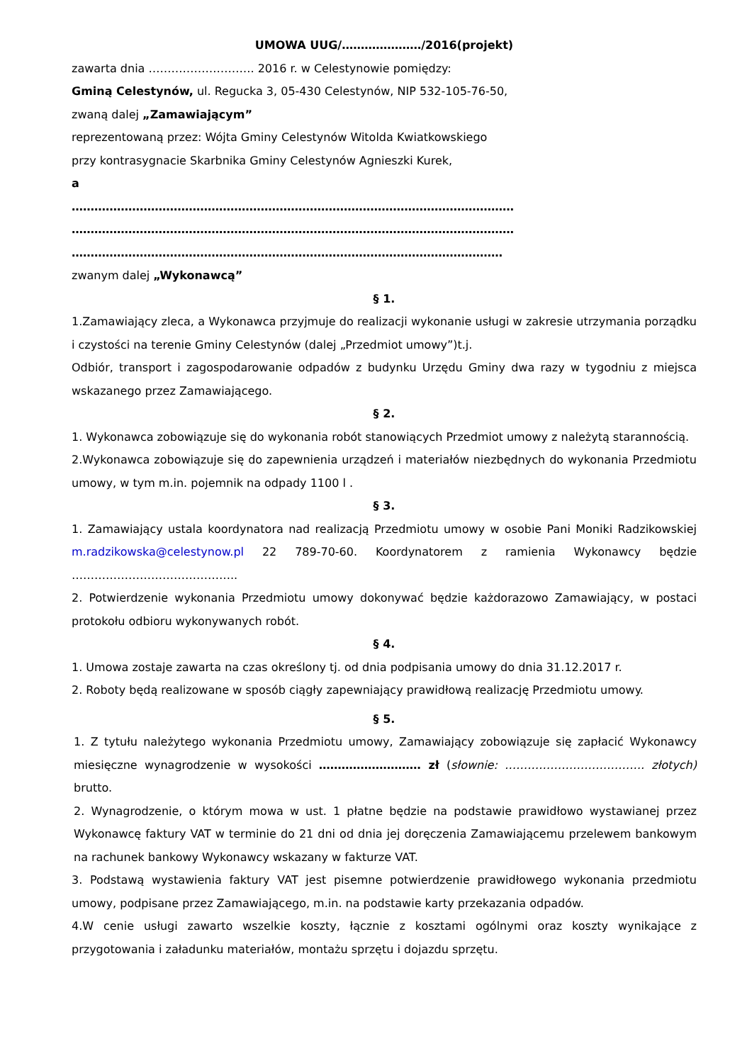UMOWA UUG/…………………/2016(projekt)
zawarta dnia ………………………. 2016 r. w Celestynowie pomiędzy:
Gminą Celestynów, ul. Regucka 3, 05-430 Celestynów, NIP 532-105-76-50,
zwaną dalej „Zamawiającym”
reprezentowaną przez: Wójta Gminy Celestynów Witolda Kwiatkowskiego
przy kontrasygnacie Skarbnika Gminy Celestynów Agnieszki Kurek,
a
………………………………………………………………………………………………………
………………………………………………………………………………………………………
……………………………………………………………………………………………………
zwanym dalej „Wykonawcą”
§ 1.
1.Zamawiający zleca, a Wykonawca przyjmuje do realizacji wykonanie usługi w zakresie utrzymania porządku i czystości na terenie Gminy Celestynów (dalej „Przedmiot umowy”)t.j.
Odbiór, transport i zagospodarowanie odpadów z budynku Urzędu Gminy dwa razy w tygodniu z miejsca wskazanego przez Zamawiającego.
§ 2.
1. Wykonawca zobowiązuje się do wykonania robót stanowiących Przedmiot umowy z należytą starannością.
2.Wykonawca zobowiązuje się do zapewnienia urządzeń i materiałów niezbędnych do wykonania Przedmiotu umowy, w tym m.in. pojemnik na odpady 1100 l .
§ 3.
1. Zamawiający ustala koordynatora nad realizacją Przedmiotu umowy w osobie Pani Moniki Radzikowskiej m.radzikowska@celestynow.pl 22 789-70-60. Koordynatorem z ramienia Wykonawcy będzie ……………………………………..
2. Potwierdzenie wykonania Przedmiotu umowy dokonywać będzie każdorazowo Zamawiający, w postaci protokołu odbioru wykonywanych robót.
§ 4.
1. Umowa zostaje zawarta na czas określony tj. od dnia podpisania umowy do dnia 31.12.2017 r.
2. Roboty będą realizowane w sposób ciągły zapewniający prawidłową realizację Przedmiotu umowy.
§ 5.
1. Z tytułu należytego wykonania Przedmiotu umowy, Zamawiający zobowiązuje się zapłacić Wykonawcy miesięczne wynagrodzenie w wysokości ……………………… zł (słownie: ………………………………. złotych) brutto.
2. Wynagrodzenie, o którym mowa w ust. 1 płatne będzie na podstawie prawidłowo wystawianej przez Wykonawcę faktury VAT w terminie do 21 dni od dnia jej doręczenia Zamawiającemu przelewem bankowym na rachunek bankowy Wykonawcy wskazany w fakturze VAT.
3. Podstawą wystawienia faktury VAT jest pisemne potwierdzenie prawidłowego wykonania przedmiotu umowy, podpisane przez Zamawiającego, m.in. na podstawie karty przekazania odpadów.
4.W cenie usługi zawarto wszelkie koszty, łącznie z kosztami ogólnymi oraz koszty wynikające z przygotowania i załadunku materiałów, montażu sprzętu i dojazdu sprzętu.